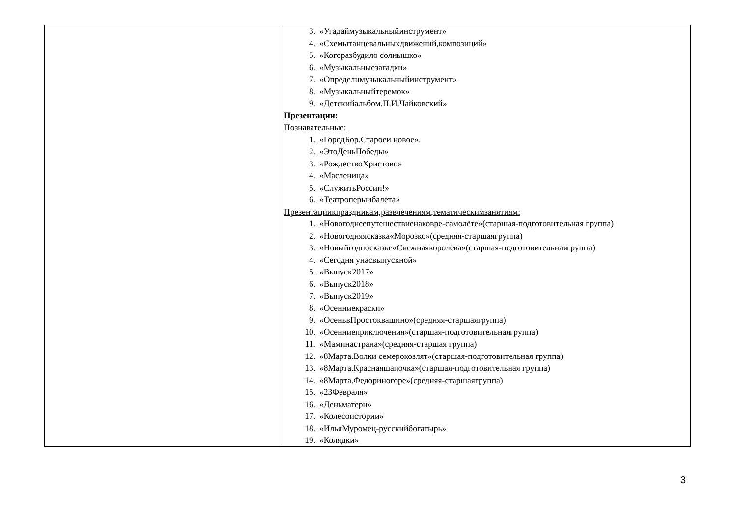| | 3. «Угадаймузыкальныйинструмент» 4. «Схемытанцевальныхдвижений,композиций» 5. «Когоразбудило солнышко» 6. «Музыкальныезагадки» 7. «Определимузыкальныйинструмент» 8. «Музыкальныйтеремок» 9. «Детскийальбом.П.И.Чайковский» Презентации: Познавательные: 1. «ГородБор.Староеи новое». 2. «ЭтоДеньПобеды» 3. «РождествоХристово» 4. «Масленица» 5. «СлужитьРоссии!» 6. «Театроперыибалета» Презентациикпраздникам,развлечениям,тематическимзанятиям: 1. «Новогоднеепутешествиенаковре-самолёте»(старшая-подготовительная группа) 2. «Новогодняясказка«Морозко»(средняя-старшаягруппа) 3. «Новыйгодпосказке«Снежнаякоролева»(старшая-подготовительнаягруппа) 4. «Сегодня унасвыпускной» 5. «Выпуск2017» 6. «Выпуск2018» 7. «Выпуск2019» 8. «Осенниекраски» 9. «ОсеньвПростоквашино»(средняя-старшаягруппа) 10. «Осенниеприключения»(старшая-подготовительнаягруппа) 11. «Маминастрана»(средняя-старшая группа) 12. «8Марта.Волки семерокозлят»(старшая-подготовительная группа) 13. «8Марта.Краснаяшапочка»(старшая-подготовительная группа) 14. «8Марта.Федориногоре»(средняя-старшаягруппа) 15. «23Февраля» 16. «Деньматери» 17. «Колесоистории» 18. «ИльяМуромец-русскийбогатырь» 19. «Колядки» |
3